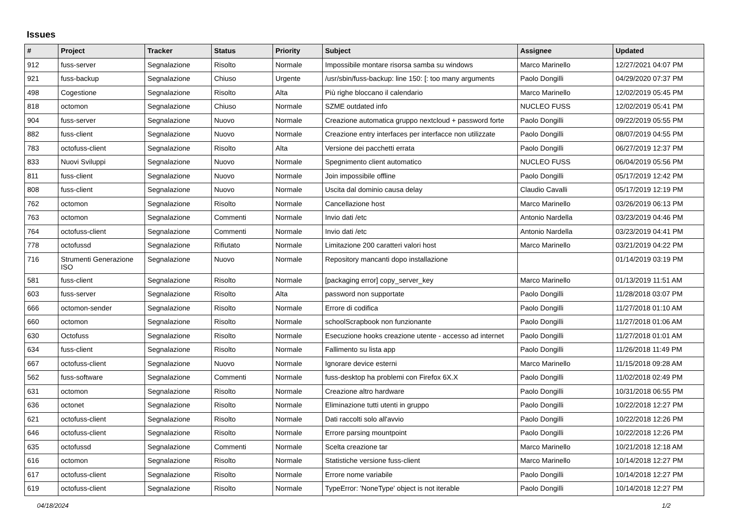Issues
| # | Project | Tracker | Status | Priority | Subject | Assignee | Updated |
| --- | --- | --- | --- | --- | --- | --- | --- |
| 912 | fuss-server | Segnalazione | Risolto | Normale | Impossibile montare risorsa samba su windows | Marco Marinello | 12/27/2021 04:07 PM |
| 921 | fuss-backup | Segnalazione | Chiuso | Urgente | /usr/sbin/fuss-backup: line 150: [: too many arguments | Paolo Dongilli | 04/29/2020 07:37 PM |
| 498 | Cogestione | Segnalazione | Risolto | Alta | Più righe bloccano il calendario | Marco Marinello | 12/02/2019 05:45 PM |
| 818 | octomon | Segnalazione | Chiuso | Normale | SZME outdated info | NUCLEO FUSS | 12/02/2019 05:41 PM |
| 904 | fuss-server | Segnalazione | Nuovo | Normale | Creazione automatica gruppo nextcloud + password forte | Paolo Dongilli | 09/22/2019 05:55 PM |
| 882 | fuss-client | Segnalazione | Nuovo | Normale | Creazione entry interfaces per interfacce non utilizzate | Paolo Dongilli | 08/07/2019 04:55 PM |
| 783 | octofuss-client | Segnalazione | Risolto | Alta | Versione dei pacchetti errata | Paolo Dongilli | 06/27/2019 12:37 PM |
| 833 | Nuovi Sviluppi | Segnalazione | Nuovo | Normale | Spegnimento client automatico | NUCLEO FUSS | 06/04/2019 05:56 PM |
| 811 | fuss-client | Segnalazione | Nuovo | Normale | Join impossibile offline | Paolo Dongilli | 05/17/2019 12:42 PM |
| 808 | fuss-client | Segnalazione | Nuovo | Normale | Uscita dal dominio causa delay | Claudio Cavalli | 05/17/2019 12:19 PM |
| 762 | octomon | Segnalazione | Risolto | Normale | Cancellazione host | Marco Marinello | 03/26/2019 06:13 PM |
| 763 | octomon | Segnalazione | Commenti | Normale | Invio dati /etc | Antonio Nardella | 03/23/2019 04:46 PM |
| 764 | octofuss-client | Segnalazione | Commenti | Normale | Invio dati /etc | Antonio Nardella | 03/23/2019 04:41 PM |
| 778 | octofussd | Segnalazione | Rifiutato | Normale | Limitazione 200 caratteri valori host | Marco Marinello | 03/21/2019 04:22 PM |
| 716 | Strumenti Generazione ISO | Segnalazione | Nuovo | Normale | Repository mancanti dopo installazione | | 01/14/2019 03:19 PM |
| 581 | fuss-client | Segnalazione | Risolto | Normale | [packaging error] copy_server_key | Marco Marinello | 01/13/2019 11:51 AM |
| 603 | fuss-server | Segnalazione | Risolto | Alta | password non supportate | Paolo Dongilli | 11/28/2018 03:07 PM |
| 666 | octomon-sender | Segnalazione | Risolto | Normale | Errore di codifica | Paolo Dongilli | 11/27/2018 01:10 AM |
| 660 | octomon | Segnalazione | Risolto | Normale | schoolScrapbook non funzionante | Paolo Dongilli | 11/27/2018 01:06 AM |
| 630 | Octofuss | Segnalazione | Risolto | Normale | Esecuzione hooks creazione utente - accesso ad internet | Paolo Dongilli | 11/27/2018 01:01 AM |
| 634 | fuss-client | Segnalazione | Risolto | Normale | Fallimento su lista app | Paolo Dongilli | 11/26/2018 11:49 PM |
| 667 | octofuss-client | Segnalazione | Nuovo | Normale | Ignorare device esterni | Marco Marinello | 11/15/2018 09:28 AM |
| 562 | fuss-software | Segnalazione | Commenti | Normale | fuss-desktop ha problemi con Firefox 6X.X | Paolo Dongilli | 11/02/2018 02:49 PM |
| 631 | octomon | Segnalazione | Risolto | Normale | Creazione altro hardware | Paolo Dongilli | 10/31/2018 06:55 PM |
| 636 | octonet | Segnalazione | Risolto | Normale | Eliminazione tutti utenti in gruppo | Paolo Dongilli | 10/22/2018 12:27 PM |
| 621 | octofuss-client | Segnalazione | Risolto | Normale | Dati raccolti solo all'avvio | Paolo Dongilli | 10/22/2018 12:26 PM |
| 646 | octofuss-client | Segnalazione | Risolto | Normale | Errore parsing mountpoint | Paolo Dongilli | 10/22/2018 12:26 PM |
| 635 | octofussd | Segnalazione | Commenti | Normale | Scelta creazione tar | Marco Marinello | 10/21/2018 12:18 AM |
| 616 | octomon | Segnalazione | Risolto | Normale | Statistiche versione fuss-client | Marco Marinello | 10/14/2018 12:27 PM |
| 617 | octofuss-client | Segnalazione | Risolto | Normale | Errore nome variabile | Paolo Dongilli | 10/14/2018 12:27 PM |
| 619 | octofuss-client | Segnalazione | Risolto | Normale | TypeError: 'NoneType' object is not iterable | Paolo Dongilli | 10/14/2018 12:27 PM |
04/18/2024 1/2